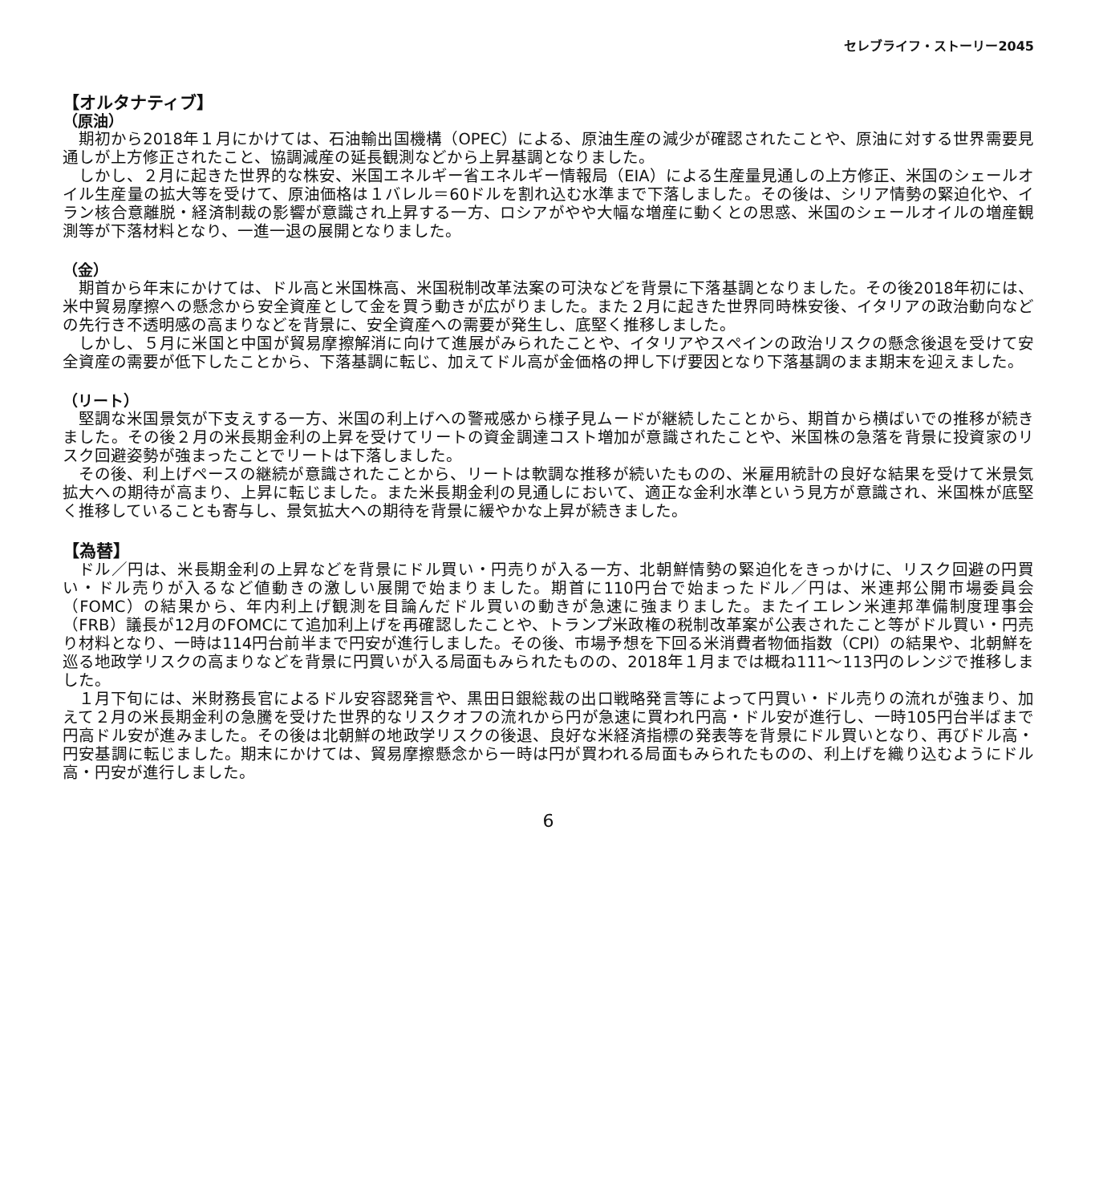セレブライフ・ストーリー2045
【オルタナティブ】
（原油）
期初から2018年１月にかけては、石油輸出国機構（OPEC）による、原油生産の減少が確認されたことや、原油に対する世界需要見通しが上方修正されたこと、協調減産の延長観測などから上昇基調となりました。
しかし、２月に起きた世界的な株安、米国エネルギー省エネルギー情報局（EIA）による生産量見通しの上方修正、米国のシェールオイル生産量の拡大等を受けて、原油価格は１バレル＝60ドルを割れ込む水準まで下落しました。その後は、シリア情勢の緊迫化や、イラン核合意離脱・経済制裁の影響が意識され上昇する一方、ロシアがやや大幅な増産に動くとの思惑、米国のシェールオイルの増産観測等が下落材料となり、一進一退の展開となりました。
（金）
期首から年末にかけては、ドル高と米国株高、米国税制改革法案の可決などを背景に下落基調となりました。その後2018年初には、米中貿易摩擦への懸念から安全資産として金を買う動きが広がりました。また２月に起きた世界同時株安後、イタリアの政治動向などの先行き不透明感の高まりなどを背景に、安全資産への需要が発生し、底堅く推移しました。
しかし、５月に米国と中国が貿易摩擦解消に向けて進展がみられたことや、イタリアやスペインの政治リスクの懸念後退を受けて安全資産の需要が低下したことから、下落基調に転じ、加えてドル高が金価格の押し下げ要因となり下落基調のまま期末を迎えました。
（リート）
堅調な米国景気が下支えする一方、米国の利上げへの警戒感から様子見ムードが継続したことから、期首から横ばいでの推移が続きました。その後２月の米長期金利の上昇を受けてリートの資金調達コスト増加が意識されたことや、米国株の急落を背景に投資家のリスク回避姿勢が強まったことでリートは下落しました。
その後、利上げペースの継続が意識されたことから、リートは軟調な推移が続いたものの、米雇用統計の良好な結果を受けて米景気拡大への期待が高まり、上昇に転じました。また米長期金利の見通しにおいて、適正な金利水準という見方が意識され、米国株が底堅く推移していることも寄与し、景気拡大への期待を背景に緩やかな上昇が続きました。
【為替】
ドル／円は、米長期金利の上昇などを背景にドル買い・円売りが入る一方、北朝鮮情勢の緊迫化をきっかけに、リスク回避の円買い・ドル売りが入るなど値動きの激しい展開で始まりました。期首に110円台で始まったドル／円は、米連邦公開市場委員会（FOMC）の結果から、年内利上げ観測を目論んだドル買いの動きが急速に強まりました。またイエレン米連邦準備制度理事会（FRB）議長が12月のFOMCにて追加利上げを再確認したことや、トランプ米政権の税制改革案が公表されたこと等がドル買い・円売り材料となり、一時は114円台前半まで円安が進行しました。その後、市場予想を下回る米消費者物価指数（CPI）の結果や、北朝鮮を巡る地政学リスクの高まりなどを背景に円買いが入る局面もみられたものの、2018年１月までは概ね111～113円のレンジで推移しました。
１月下旬には、米財務長官によるドル安容認発言や、黒田日銀総裁の出口戦略発言等によって円買い・ドル売りの流れが強まり、加えて２月の米長期金利の急騰を受けた世界的なリスクオフの流れから円が急速に買われ円高・ドル安が進行し、一時105円台半ばまで円高ドル安が進みました。その後は北朝鮮の地政学リスクの後退、良好な米経済指標の発表等を背景にドル買いとなり、再びドル高・円安基調に転じました。期末にかけては、貿易摩擦懸念から一時は円が買われる局面もみられたものの、利上げを織り込むようにドル高・円安が進行しました。
6